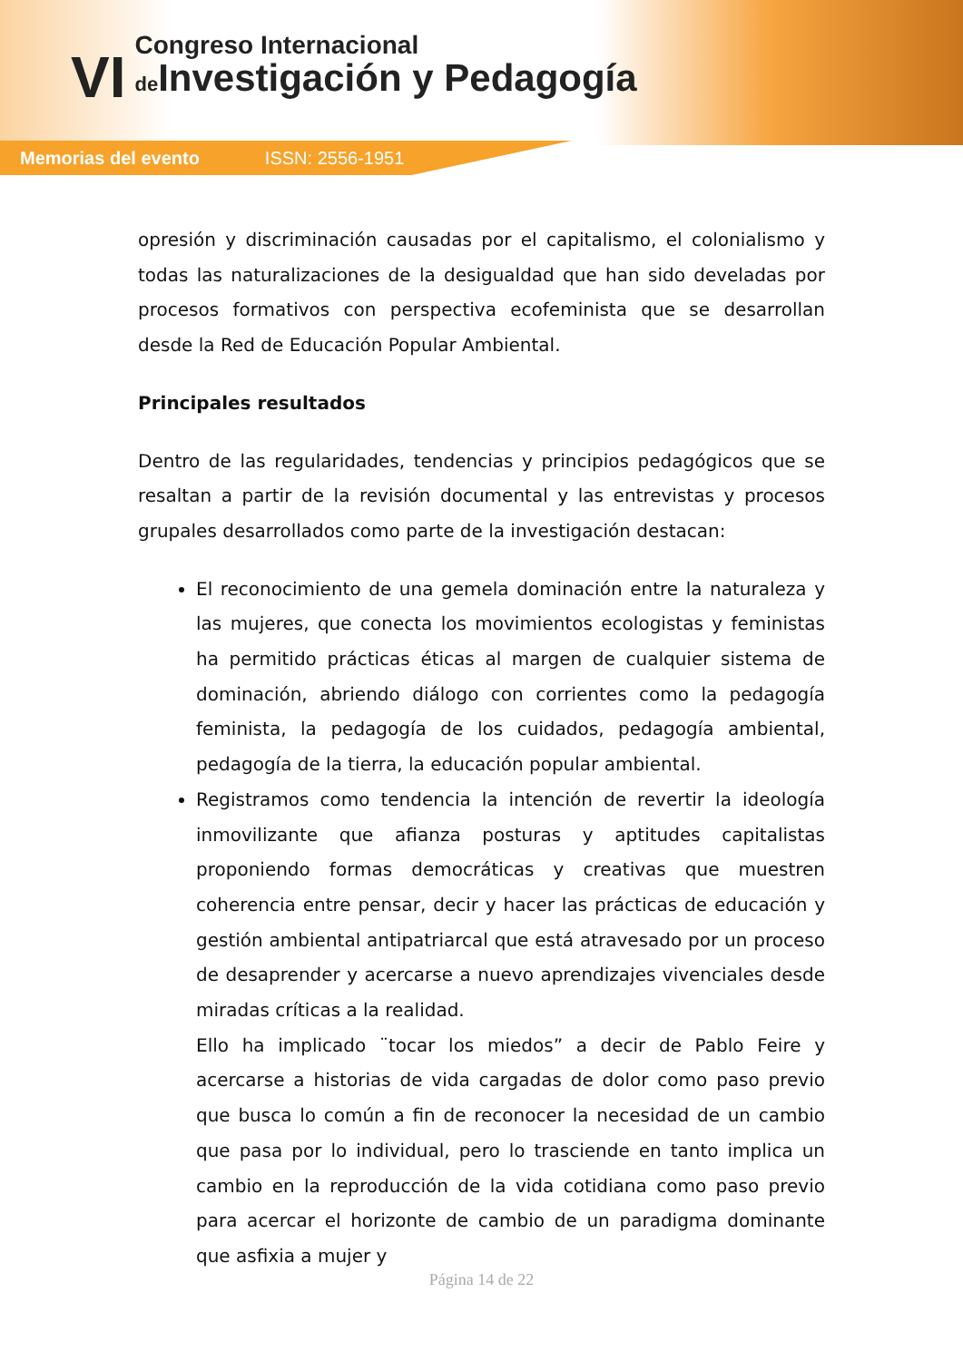VI
Congreso Internacional
de Investigación y Pedagogía
Memorias del evento ISSN: 2556-1951
opresión y discriminación causadas por el capitalismo, el colonialismo y todas las naturalizaciones de la desigualdad que han sido develadas por procesos formativos con perspectiva ecofeminista que se desarrollan desde la Red de Educación Popular Ambiental.
Principales resultados
Dentro de las regularidades, tendencias y principios pedagógicos que se resaltan a partir de la revisión documental y las entrevistas y procesos grupales desarrollados como parte de la investigación destacan:
El reconocimiento de una gemela dominación entre la naturaleza y las mujeres, que conecta los movimientos ecologistas y feministas ha permitido prácticas éticas al margen de cualquier sistema de dominación, abriendo diálogo con corrientes como la pedagogía feminista, la pedagogía de los cuidados, pedagogía ambiental, pedagogía de la tierra, la educación popular ambiental.
Registramos como tendencia la intención de revertir la ideología inmovilizante que afianza posturas y aptitudes capitalistas proponiendo formas democráticas y creativas que muestren coherencia entre pensar, decir y hacer las prácticas de educación y gestión ambiental antipatriarcal que está atravesado por un proceso de desaprender y acercarse a nuevo aprendizajes vivenciales desde miradas críticas a la realidad.
Ello ha implicado ¨tocar los miedos” a decir de Pablo Feire y acercarse a historias de vida cargadas de dolor como paso previo que busca lo común a fin de reconocer la necesidad de un cambio que pasa por lo individual, pero lo trasciende en tanto implica un cambio en la reproducción de la vida cotidiana como paso previo para acercar el horizonte de cambio de un paradigma dominante que asfixia a mujer y
Página 14 de 22